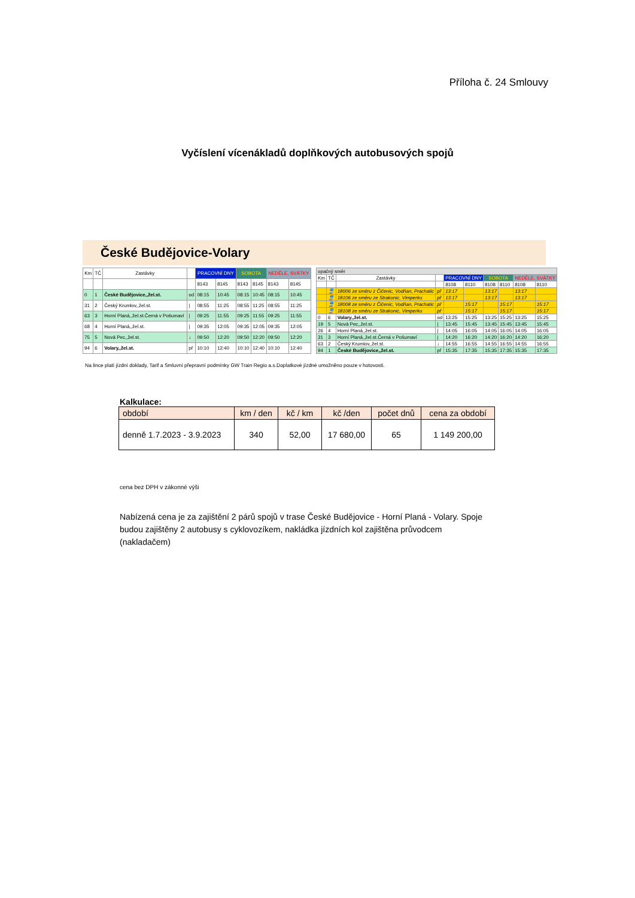Příloha č. 24 Smlouvy
Vyčíslení vícenákladů doplňkových autobusových spojů
České Budějovice-Volary
| Km | TČ | Zastávky | | PRACOVNÍ DNY | | SOBOTA | | NEDĚLE, SVÁTKY | |
| --- | --- | --- | --- | --- | --- | --- | --- | --- | --- |
| | | | | 8143 | 8145 | 8143 | 8145 | 8143 | 8145 |
| 0 | 1 | České Budějovice,,žel.st. | od | 08:15 | 10:45 | 08:15 | 10:45 | 08:15 | 10:45 |
| 31 | 2 | Český Krumlov,,žel.st. | / | 08:55 | 11:25 | 08:55 | 11:25 | 08:55 | 11:25 |
| 63 | 3 | Horní Planá,,žel.st.Černá v Pošumaví | / | 09:25 | 11:55 | 09:25 | 11:55 | 09:25 | 11:55 |
| 68 | 4 | Horní Planá,,žel.st. | / | 09:35 | 12:05 | 09:35 | 12:05 | 09:35 | 12:05 |
| 75 | 5 | Nová Pec,,žel.st. | ↓ | 09:50 | 12:20 | 09:50 | 12:20 | 09:50 | 12:20 |
| 94 | 6 | Volary,,žel.st. | př | 10:10 | 12:40 | 10:10 | 12:40 | 10:10 | 12:40 |
| opačný směr | | | | | | | | | |
| Km | TČ | Zastávky | | PRACOVNÍ DNY | | SOBOTA | | NEDĚLE, SVÁTKY | |
| | | | | 8108 | 8110 | 8108 | 8110 | 8108 | 8110 |
| | 🚆 | 18006 ze směru z Čičenic, Vodňan, Prachatic | př | 13:17 | | 13:17 | | 13:17 | |
| | 🚆 | 18106 ze směru ze Strakonic, Vimperku | př | 13:17 | | 13:17 | | 13:17 | |
| | 🚆 | 18008 ze směru z Čičenic, Vodňan, Prachatic | př | | 15:17 | | 15:17 | | 15:17 |
| | 🚆 | 18108 ze směru ze Strakonic, Vimperku | př | | 15:17 | | 15:17 | | 15:17 |
| 0 | 6 | Volary,,žel.st. | od | 13:25 | 15:25 | 13:25 | 15:25 | 13:25 | 15:25 |
| 19 | 5 | Nová Pec,,žel.st. | / | 13:45 | 15:45 | 13:45 | 15:45 | 13:45 | 15:45 |
| 26 | 4 | Horní Planá,,žel.st. | / | 14:05 | 16:05 | 14:05 | 16:05 | 14:05 | 16:05 |
| 31 | 3 | Horní Planá,,žel.st.Černá v Pošumaví | / | 14:20 | 16:20 | 14:20 | 16:20 | 14:20 | 16:20 |
| 63 | 2 | Český Krumlov,,žel.st. | ↓ | 14:55 | 16:55 | 14:55 | 16:55 | 14:55 | 16:55 |
| 94 | 1 | České Budějovice,,žel.st. | př | 15:35 | 17:35 | 15:35 | 17:35 | 15:35 | 17:35 |
Na lince platí jízdní doklady, Tarif a Smluvní přepravní podmínky GW Train Regio a.s.Doplatkové jízdné umožněno pouze v hotovosti.
Kalkulace:
| období | km / den | kč / km | kč /den | počet dnů | cena za období |
| --- | --- | --- | --- | --- | --- |
| denně 1.7.2023 - 3.9.2023 | 340 | 52,00 | 17 680,00 | 65 | 1 149 200,00 |
cena bez DPH v zákonné výši
Nabízená cena je za zajištění 2 párů spojů v trase České Budějovice - Horní Planá - Volary. Spoje budou zajištěny 2 autobusy s cyklovozíkem, nakládka jízdních kol zajištěna průvodcem (nakladačem)